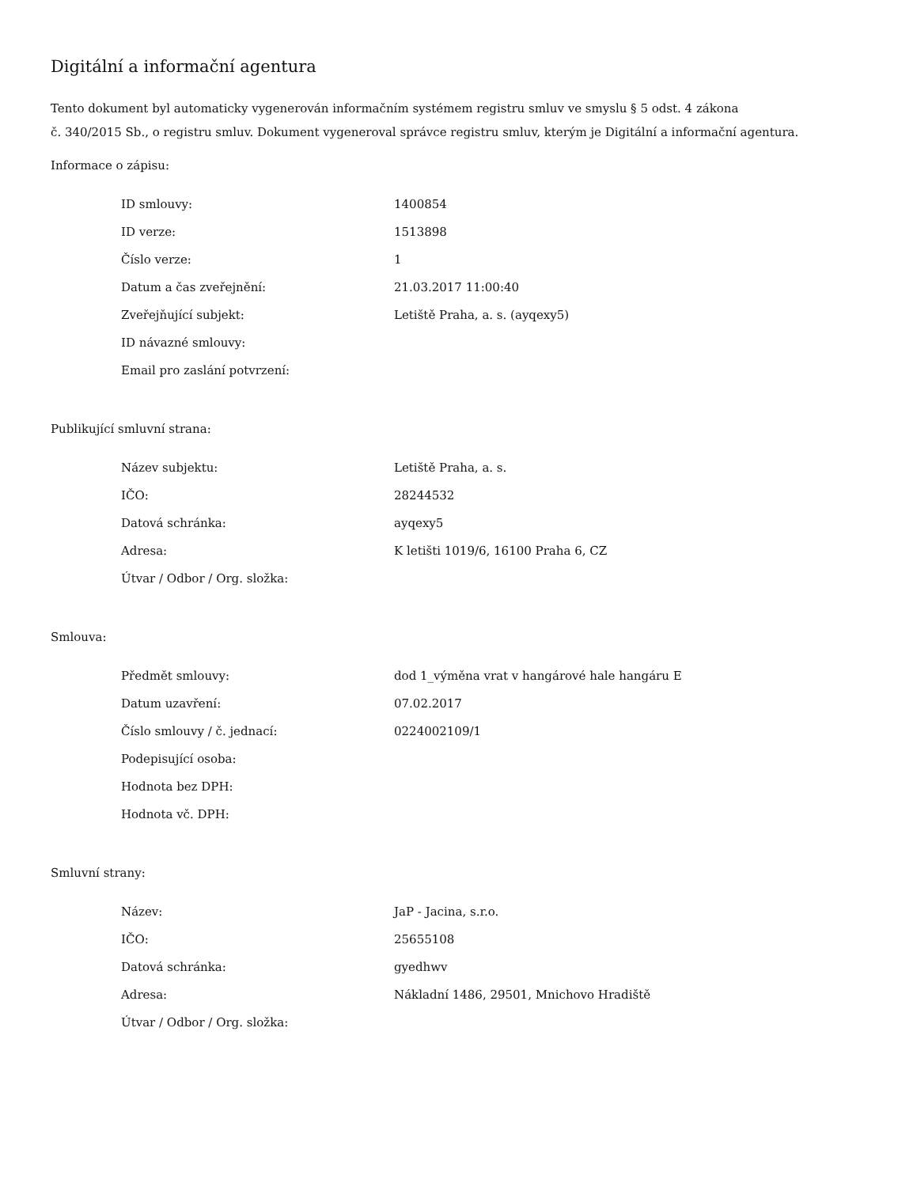Digitální a informační agentura
Tento dokument byl automaticky vygenerován informačním systémem registru smluv ve smyslu § 5 odst. 4 zákona
č. 340/2015 Sb., o registru smluv. Dokument vygeneroval správce registru smluv, kterým je Digitální a informační agentura.
Informace o zápisu:
| ID smlouvy: | 1400854 |
| ID verze: | 1513898 |
| Číslo verze: | 1 |
| Datum a čas zveřejnění: | 21.03.2017 11:00:40 |
| Zveřejňující subjekt: | Letiště Praha, a. s. (ayqexy5) |
| ID návazné smlouvy: | |
| Email pro zaslání potvrzení: | |
Publikující smluvní strana:
| Název subjektu: | Letiště Praha, a. s. |
| IČO: | 28244532 |
| Datová schránka: | ayqexy5 |
| Adresa: | K letišti 1019/6, 16100 Praha 6, CZ |
| Útvar / Odbor / Org. složka: | |
Smlouva:
| Předmět smlouvy: | dod 1_výměna vrat v hangárové hale hangáru E |
| Datum uzavření: | 07.02.2017 |
| Číslo smlouvy / č. jednací: | 0224002109/1 |
| Podepisující osoba: | |
| Hodnota bez DPH: | |
| Hodnota vč. DPH: | |
Smluvní strany:
| Název: | JaP - Jacina, s.r.o. |
| IČO: | 25655108 |
| Datová schránka: | gyedhwv |
| Adresa: | Nákladní 1486, 29501, Mnichovo Hradiště |
| Útvar / Odbor / Org. složka: | |